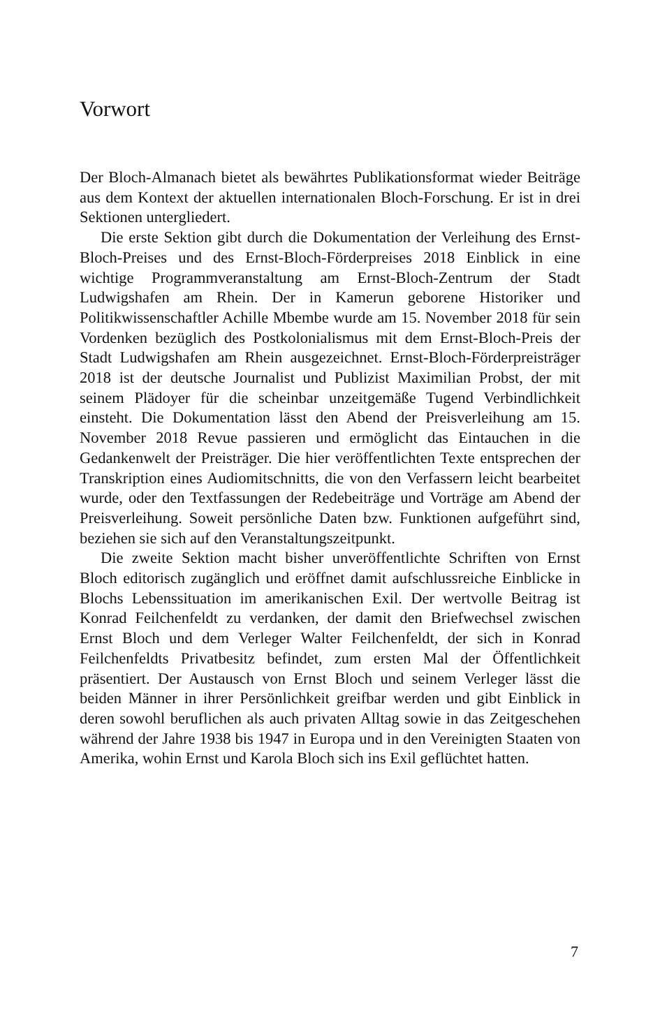Vorwort
Der Bloch-Almanach bietet als bewährtes Publikationsformat wieder Beiträge aus dem Kontext der aktuellen internationalen Bloch-Forschung. Er ist in drei Sektionen untergliedert.
Die erste Sektion gibt durch die Dokumentation der Verleihung des Ernst-Bloch-Preises und des Ernst-Bloch-Förderpreises 2018 Einblick in eine wichtige Programmveranstaltung am Ernst-Bloch-Zentrum der Stadt Ludwigshafen am Rhein. Der in Kamerun geborene Historiker und Politikwissenschaftler Achille Mbembe wurde am 15. November 2018 für sein Vordenken bezüglich des Postkolonialismus mit dem Ernst-Bloch-Preis der Stadt Ludwigshafen am Rhein ausgezeichnet. Ernst-Bloch-Förderpreisträger 2018 ist der deutsche Journalist und Publizist Maximilian Probst, der mit seinem Plädoyer für die scheinbar unzeitgemäße Tugend Verbindlichkeit einsteht. Die Dokumentation lässt den Abend der Preisverleihung am 15. November 2018 Revue passieren und ermöglicht das Eintauchen in die Gedankenwelt der Preisträger. Die hier veröffentlichten Texte entsprechen der Transkription eines Audiomitschnitts, die von den Verfassern leicht bearbeitet wurde, oder den Textfassungen der Redebeiträge und Vorträge am Abend der Preisverleihung. Soweit persönliche Daten bzw. Funktionen aufgeführt sind, beziehen sie sich auf den Veranstaltungszeitpunkt.
Die zweite Sektion macht bisher unveröffentlichte Schriften von Ernst Bloch editorisch zugänglich und eröffnet damit aufschlussreiche Einblicke in Blochs Lebenssituation im amerikanischen Exil. Der wertvolle Beitrag ist Konrad Feilchenfeldt zu verdanken, der damit den Briefwechsel zwischen Ernst Bloch und dem Verleger Walter Feilchenfeldt, der sich in Konrad Feilchenfeldts Privatbesitz befindet, zum ersten Mal der Öffentlichkeit präsentiert. Der Austausch von Ernst Bloch und seinem Verleger lässt die beiden Männer in ihrer Persönlichkeit greifbar werden und gibt Einblick in deren sowohl beruflichen als auch privaten Alltag sowie in das Zeitgeschehen während der Jahre 1938 bis 1947 in Europa und in den Vereinigten Staaten von Amerika, wohin Ernst und Karola Bloch sich ins Exil geflüchtet hatten.
7